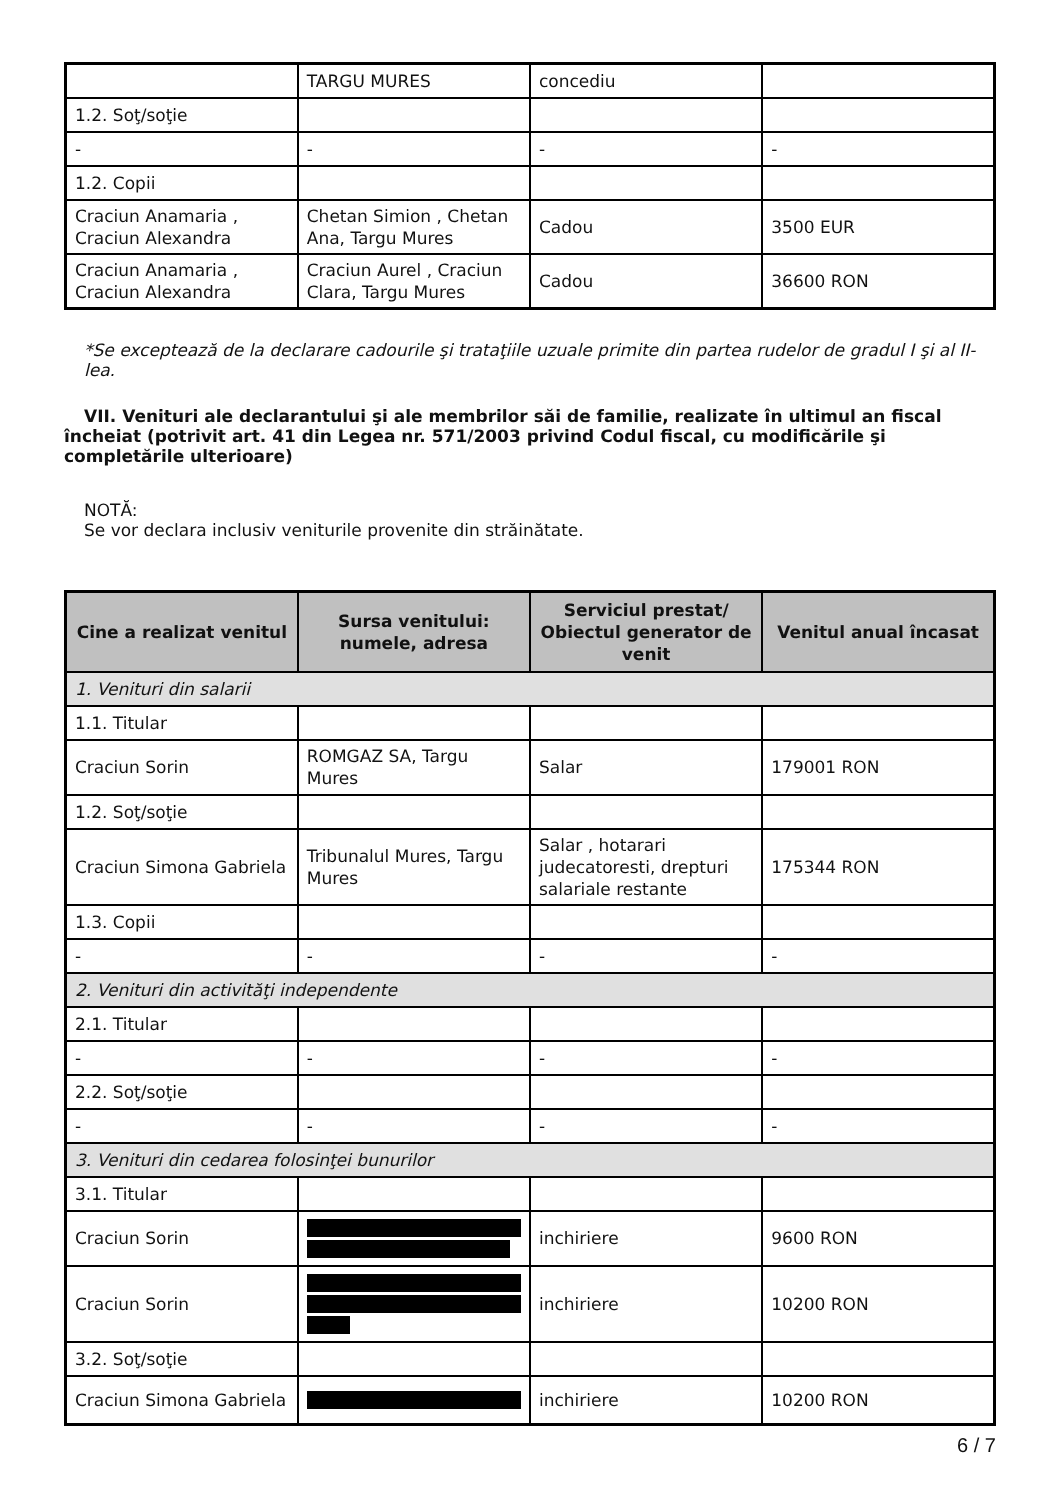| | TARGU MURES | concediu | |
| 1.2. Soţ/soţie | | | |
| - | - | - | - |
| 1.2. Copii | | | |
| Craciun Anamaria , Craciun Alexandra | Chetan Simion , Chetan Ana, Targu Mures | Cadou | 3500 EUR |
| Craciun Anamaria , Craciun Alexandra | Craciun Aurel , Craciun Clara, Targu Mures | Cadou | 36600 RON |
*Se exceptează de la declarare cadourile şi trataţiile uzuale primite din partea rudelor de gradul I şi al II-lea.
VII. Venituri ale declarantului şi ale membrilor săi de familie, realizate în ultimul an fiscal încheiat (potrivit art. 41 din Legea nr. 571/2003 privind Codul fiscal, cu modificările şi completările ulterioare)
NOTĂ:
Se vor declara inclusiv veniturile provenite din străinătate.
| Cine a realizat venitul | Sursa venitului: numele, adresa | Serviciul prestat/ Obiectul generator de venit | Venitul anual încasat |
| --- | --- | --- | --- |
| 1. Venituri din salarii | | | |
| 1.1. Titular | | | |
| Craciun Sorin | ROMGAZ SA, Targu Mures | Salar | 179001 RON |
| 1.2. Soţ/soţie | | | |
| Craciun Simona Gabriela | Tribunalul Mures, Targu Mures | Salar , hotarari judecatoresti, drepturi salariale restante | 175344 RON |
| 1.3. Copii | | | |
| - | - | - | - |
| 2. Venituri din activităţi independente | | | |
| 2.1. Titular | | | |
| - | - | - | - |
| 2.2. Soţ/soţie | | | |
| - | - | - | - |
| 3. Venituri din cedarea folosinţei bunurilor | | | |
| 3.1. Titular | | | |
| Craciun Sorin | | inchiriere | 9600 RON |
| Craciun Sorin | | inchiriere | 10200 RON |
| 3.2. Soţ/soţie | | | |
| Craciun Simona Gabriela | | inchiriere | 10200 RON |
6 / 7